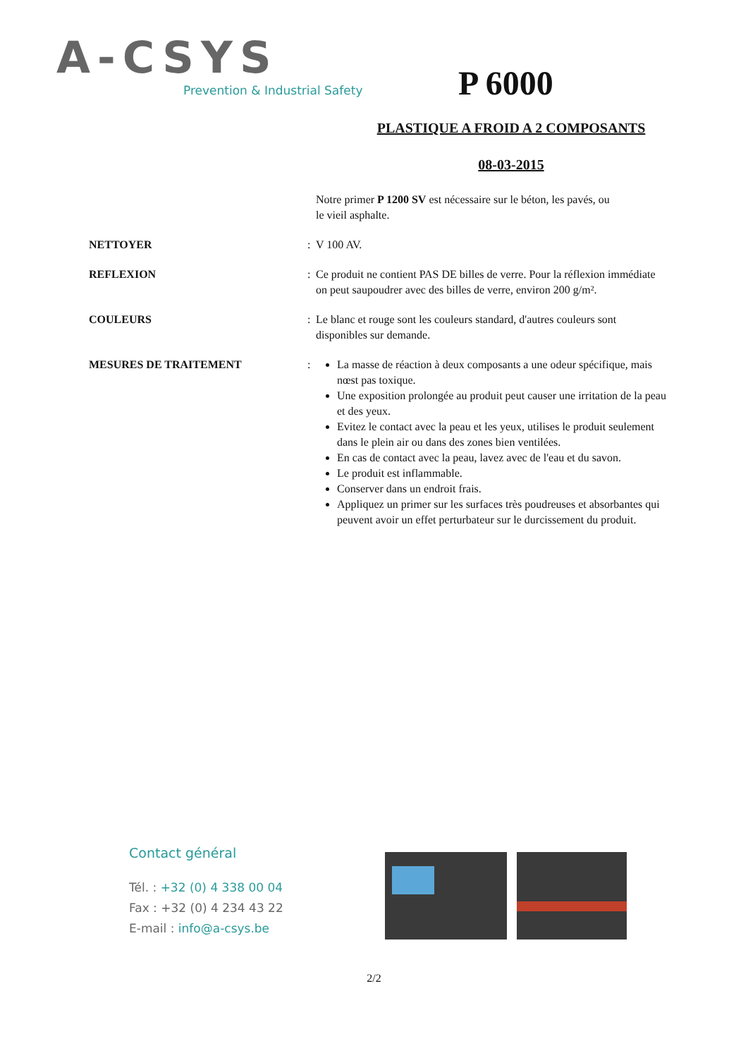A-CSYS
Prevention & Industrial Safety
P 6000
PLASTIQUE A FROID A 2 COMPOSANTS
08-03-2015
Notre primer P 1200 SV est nécessaire sur le béton, les pavés, ou le vieil asphalte.
NETTOYER : V 100 AV.
REFLEXION : Ce produit ne contient PAS DE billes de verre. Pour la réflexion immédiate on peut saupoudrer avec des billes de verre, environ 200 g/m².
COULEURS : Le blanc et rouge sont les couleurs standard, d'autres couleurs sont disponibles sur demande.
MESURES DE TRAITEMENT : La masse de réaction à deux composants a une odeur spécifique, mais nœst pas toxique.
Une exposition prolongée au produit peut causer une irritation de la peau et des yeux.
Evitez le contact avec la peau et les yeux, utilises le produit seulement dans le plein air ou dans des zones bien ventilées.
En cas de contact avec la peau, lavez avec de l'eau et du savon.
Le produit est inflammable.
Conserver dans un endroit frais.
Appliquez un primer sur les surfaces très poudreuses et absorbantes qui peuvent avoir un effet perturbateur sur le durcissement du produit.
Contact général
Tél. : +32 (0) 4 338 00 04
Fax : +32 (0) 4 234 43 22
E-mail : info@a-csys.be
2/2